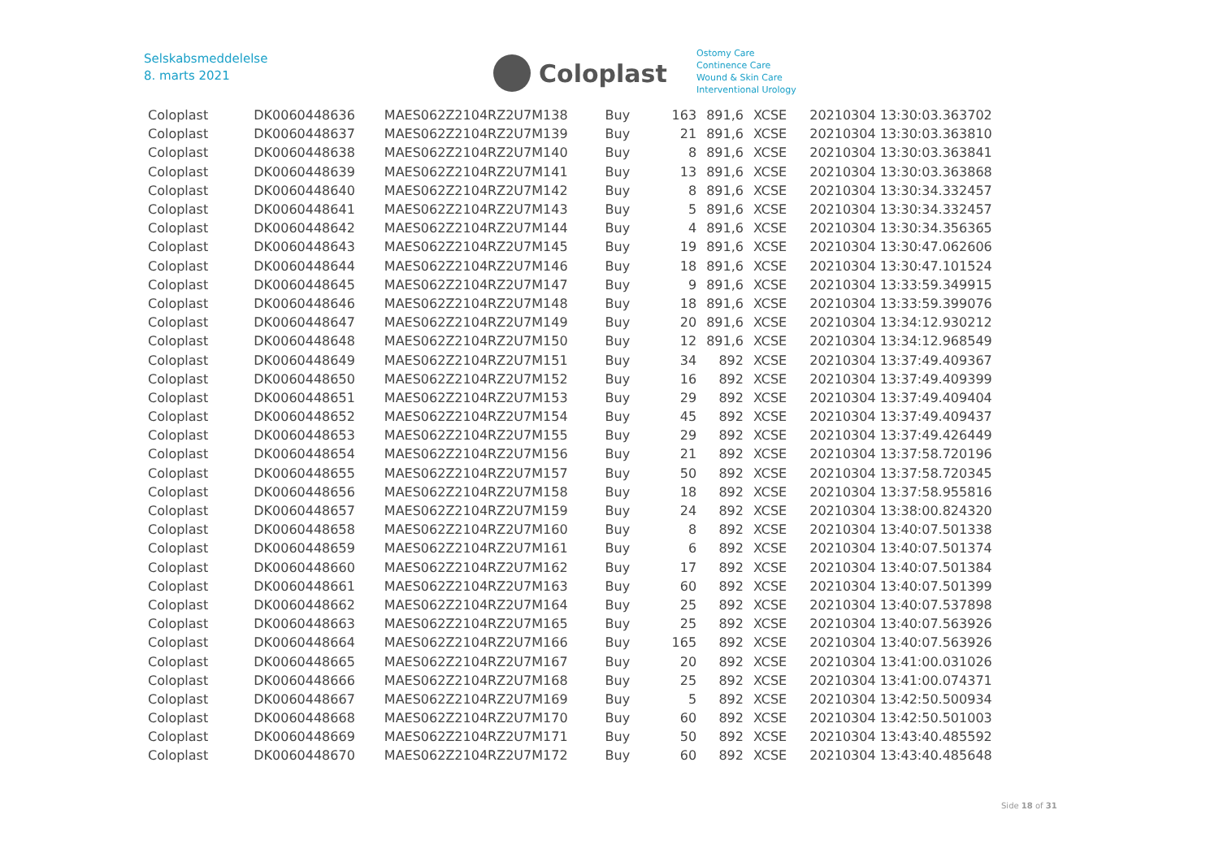Selskabsmeddelelse
8. marts 2021
Coloplast
Ostomy Care
Continence Care
Wound & Skin Care
Interventional Urology
| Coloplast | DK0060448636 | MAES062Z2104RZ2U7M138 | Buy | 163 | 891,6 | XCSE | 20210304 13:30:03.363702 |
| Coloplast | DK0060448637 | MAES062Z2104RZ2U7M139 | Buy | 21 | 891,6 | XCSE | 20210304 13:30:03.363810 |
| Coloplast | DK0060448638 | MAES062Z2104RZ2U7M140 | Buy | 8 | 891,6 | XCSE | 20210304 13:30:03.363841 |
| Coloplast | DK0060448639 | MAES062Z2104RZ2U7M141 | Buy | 13 | 891,6 | XCSE | 20210304 13:30:03.363868 |
| Coloplast | DK0060448640 | MAES062Z2104RZ2U7M142 | Buy | 8 | 891,6 | XCSE | 20210304 13:30:34.332457 |
| Coloplast | DK0060448641 | MAES062Z2104RZ2U7M143 | Buy | 5 | 891,6 | XCSE | 20210304 13:30:34.332457 |
| Coloplast | DK0060448642 | MAES062Z2104RZ2U7M144 | Buy | 4 | 891,6 | XCSE | 20210304 13:30:34.356365 |
| Coloplast | DK0060448643 | MAES062Z2104RZ2U7M145 | Buy | 19 | 891,6 | XCSE | 20210304 13:30:47.062606 |
| Coloplast | DK0060448644 | MAES062Z2104RZ2U7M146 | Buy | 18 | 891,6 | XCSE | 20210304 13:30:47.101524 |
| Coloplast | DK0060448645 | MAES062Z2104RZ2U7M147 | Buy | 9 | 891,6 | XCSE | 20210304 13:33:59.349915 |
| Coloplast | DK0060448646 | MAES062Z2104RZ2U7M148 | Buy | 18 | 891,6 | XCSE | 20210304 13:33:59.399076 |
| Coloplast | DK0060448647 | MAES062Z2104RZ2U7M149 | Buy | 20 | 891,6 | XCSE | 20210304 13:34:12.930212 |
| Coloplast | DK0060448648 | MAES062Z2104RZ2U7M150 | Buy | 12 | 891,6 | XCSE | 20210304 13:34:12.968549 |
| Coloplast | DK0060448649 | MAES062Z2104RZ2U7M151 | Buy | 34 | 892 | XCSE | 20210304 13:37:49.409367 |
| Coloplast | DK0060448650 | MAES062Z2104RZ2U7M152 | Buy | 16 | 892 | XCSE | 20210304 13:37:49.409399 |
| Coloplast | DK0060448651 | MAES062Z2104RZ2U7M153 | Buy | 29 | 892 | XCSE | 20210304 13:37:49.409404 |
| Coloplast | DK0060448652 | MAES062Z2104RZ2U7M154 | Buy | 45 | 892 | XCSE | 20210304 13:37:49.409437 |
| Coloplast | DK0060448653 | MAES062Z2104RZ2U7M155 | Buy | 29 | 892 | XCSE | 20210304 13:37:49.426449 |
| Coloplast | DK0060448654 | MAES062Z2104RZ2U7M156 | Buy | 21 | 892 | XCSE | 20210304 13:37:58.720196 |
| Coloplast | DK0060448655 | MAES062Z2104RZ2U7M157 | Buy | 50 | 892 | XCSE | 20210304 13:37:58.720345 |
| Coloplast | DK0060448656 | MAES062Z2104RZ2U7M158 | Buy | 18 | 892 | XCSE | 20210304 13:37:58.955816 |
| Coloplast | DK0060448657 | MAES062Z2104RZ2U7M159 | Buy | 24 | 892 | XCSE | 20210304 13:38:00.824320 |
| Coloplast | DK0060448658 | MAES062Z2104RZ2U7M160 | Buy | 8 | 892 | XCSE | 20210304 13:40:07.501338 |
| Coloplast | DK0060448659 | MAES062Z2104RZ2U7M161 | Buy | 6 | 892 | XCSE | 20210304 13:40:07.501374 |
| Coloplast | DK0060448660 | MAES062Z2104RZ2U7M162 | Buy | 17 | 892 | XCSE | 20210304 13:40:07.501384 |
| Coloplast | DK0060448661 | MAES062Z2104RZ2U7M163 | Buy | 60 | 892 | XCSE | 20210304 13:40:07.501399 |
| Coloplast | DK0060448662 | MAES062Z2104RZ2U7M164 | Buy | 25 | 892 | XCSE | 20210304 13:40:07.537898 |
| Coloplast | DK0060448663 | MAES062Z2104RZ2U7M165 | Buy | 25 | 892 | XCSE | 20210304 13:40:07.563926 |
| Coloplast | DK0060448664 | MAES062Z2104RZ2U7M166 | Buy | 165 | 892 | XCSE | 20210304 13:40:07.563926 |
| Coloplast | DK0060448665 | MAES062Z2104RZ2U7M167 | Buy | 20 | 892 | XCSE | 20210304 13:41:00.031026 |
| Coloplast | DK0060448666 | MAES062Z2104RZ2U7M168 | Buy | 25 | 892 | XCSE | 20210304 13:41:00.074371 |
| Coloplast | DK0060448667 | MAES062Z2104RZ2U7M169 | Buy | 5 | 892 | XCSE | 20210304 13:42:50.500934 |
| Coloplast | DK0060448668 | MAES062Z2104RZ2U7M170 | Buy | 60 | 892 | XCSE | 20210304 13:42:50.501003 |
| Coloplast | DK0060448669 | MAES062Z2104RZ2U7M171 | Buy | 50 | 892 | XCSE | 20210304 13:43:40.485592 |
| Coloplast | DK0060448670 | MAES062Z2104RZ2U7M172 | Buy | 60 | 892 | XCSE | 20210304 13:43:40.485648 |
Side 18 of 31